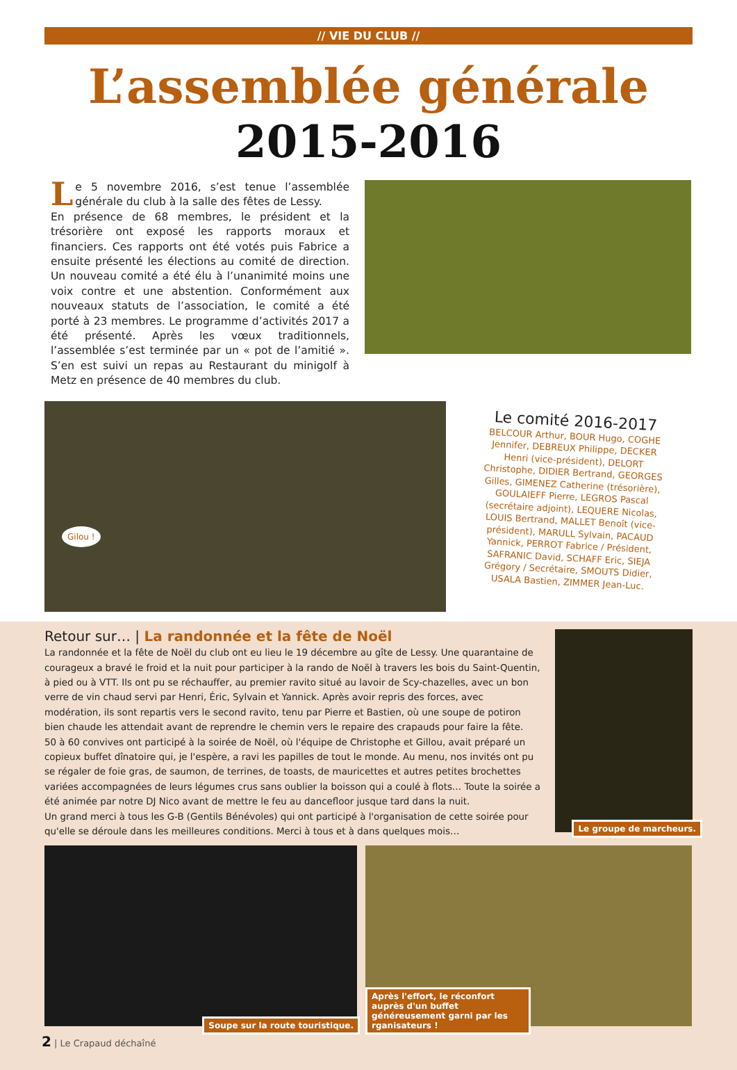// VIE DU CLUB //
L’assemblée générale
2015-2016
Le 5 novembre 2016, s’est tenue l’assemblée générale du club à la salle des fêtes de Lessy.
En présence de 68 membres, le président et la trésorière ont exposé les rapports moraux et financiers. Ces rapports ont été votés puis Fabrice a ensuite présenté les élections au comité de direction. Un nouveau comité a été élu à l’unanimité moins une voix contre et une abstention. Conformément aux nouveaux statuts de l’association, le comité a été porté à 23 membres. Le programme d’activités 2017 a été présenté. Après les vœux traditionnels, l’assemblée s’est terminée par un « pot de l’amitié ». S’en est suivi un repas au Restaurant du minigolf à Metz en présence de 40 membres du club.
Gilou !
Le comité 2016-2017
BELCOUR Arthur, BOUR Hugo, COGHE Jennifer, DEBREUX Philippe, DECKER Henri (vice-président), DELORT Christophe, DIDIER Bertrand, GEORGES Gilles, GIMENEZ Catherine (trésorière), GOULAIEFF Pierre, LEGROS Pascal (secrétaire adjoint), LEQUERE Nicolas, LOUIS Bertrand, MALLET Benoît (vice-président), MARULL Sylvain, PACAUD Yannick, PERROT Fabrice / Président, SAFRANIC David, SCHAFF Eric, SIEJA Grégory / Secrétaire, SMOUTS Didier, USALA Bastien, ZIMMER Jean-Luc.
Retour sur… | La randonnée et la fête de Noël
La randonnée et la fête de Noël du club ont eu lieu le 19 décembre au gîte de Lessy. Une quarantaine de courageux a bravé le froid et la nuit pour participer à la rando de Noël à travers les bois du Saint-Quentin, à pied ou à VTT. Ils ont pu se réchauffer, au premier ravito situé au lavoir de Scy-chazelles, avec un bon verre de vin chaud servi par Henri, Éric, Sylvain et Yannick. Après avoir repris des forces, avec modération, ils sont repartis vers le second ravito, tenu par Pierre et Bastien, où une soupe de potiron bien chaude les attendait avant de reprendre le chemin vers le repaire des crapauds pour faire la fête.
50 à 60 convives ont participé à la soirée de Noël, où l'équipe de Christophe et Gillou, avait préparé un copieux buffet dînatoire qui, je l'espère, a ravi les papilles de tout le monde. Au menu, nos invités ont pu se régaler de foie gras, de saumon, de terrines, de toasts, de mauricettes et autres petites brochettes variées accompagnées de leurs légumes crus sans oublier la boisson qui a coulé à flots… Toute la soirée a été animée par notre DJ Nico avant de mettre le feu au dancefloor jusque tard dans la nuit.
Un grand merci à tous les G-B (Gentils Bénévoles) qui ont participé à l'organisation de cette soirée pour qu'elle se déroule dans les meilleures conditions. Merci à tous et à dans quelques mois…
Le groupe de marcheurs.
Soupe sur la route touristique.
Après l'effort, le réconfort auprès d'un buffet généreusement garni par les rganisateurs !
2 | Le Crapaud déchaîné